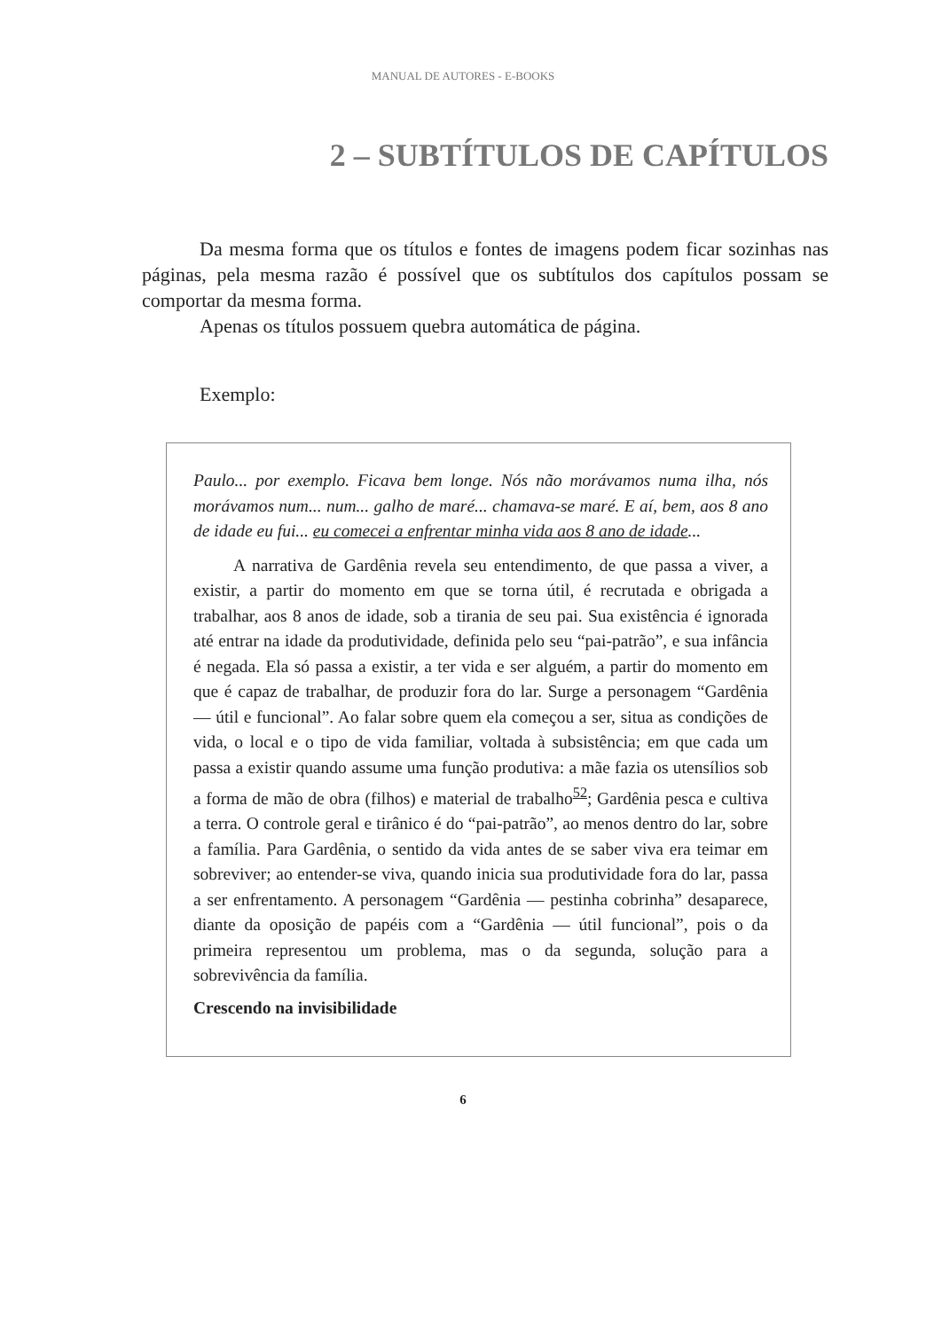MANUAL DE AUTORES - E-BOOKS
2 – SUBTÍTULOS DE CAPÍTULOS
Da mesma forma que os títulos e fontes de imagens podem ficar sozinhas nas páginas, pela mesma razão é possível que os subtítulos dos capítulos possam se comportar da mesma forma.
Apenas os títulos possuem quebra automática de página.
Exemplo:
Paulo... por exemplo. Ficava bem longe. Nós não morávamos numa ilha, nós morávamos num... num... galho de maré... chamava-se maré. E aí, bem, aos 8 ano de idade eu fui... eu comecei a enfrentar minha vida aos 8 ano de idade...
A narrativa de Gardênia revela seu entendimento, de que passa a viver, a existir, a partir do momento em que se torna útil, é recrutada e obrigada a trabalhar, aos 8 anos de idade, sob a tirania de seu pai. Sua existência é ignorada até entrar na idade da produtividade, definida pelo seu “pai-patrão”, e sua infância é negada. Ela só passa a existir, a ter vida e ser alguém, a partir do momento em que é capaz de trabalhar, de produzir fora do lar. Surge a personagem “Gardênia — útil e funcional”. Ao falar sobre quem ela começou a ser, situa as condições de vida, o local e o tipo de vida familiar, voltada à subsistência; em que cada um passa a existir quando assume uma função produtiva: a mãe fazia os utensílios sob a forma de mão de obra (filhos) e material de trabalho<sup>52</sup>; Gardênia pesca e cultiva a terra. O controle geral e tirânico é do “pai-patrão”, ao menos dentro do lar, sobre a família. Para Gardênia, o sentido da vida antes de se saber viva era teimar em sobreviver; ao entender-se viva, quando inicia sua produtividade fora do lar, passa a ser enfrentamento. A personagem “Gardênia — pestinha cobrinha” desaparece, diante da oposição de papéis com a “Gardênia — útil funcional”, pois o da primeira representou um problema, mas o da segunda, solução para a sobrevivência da família.
Crescendo na invisibilidade
6